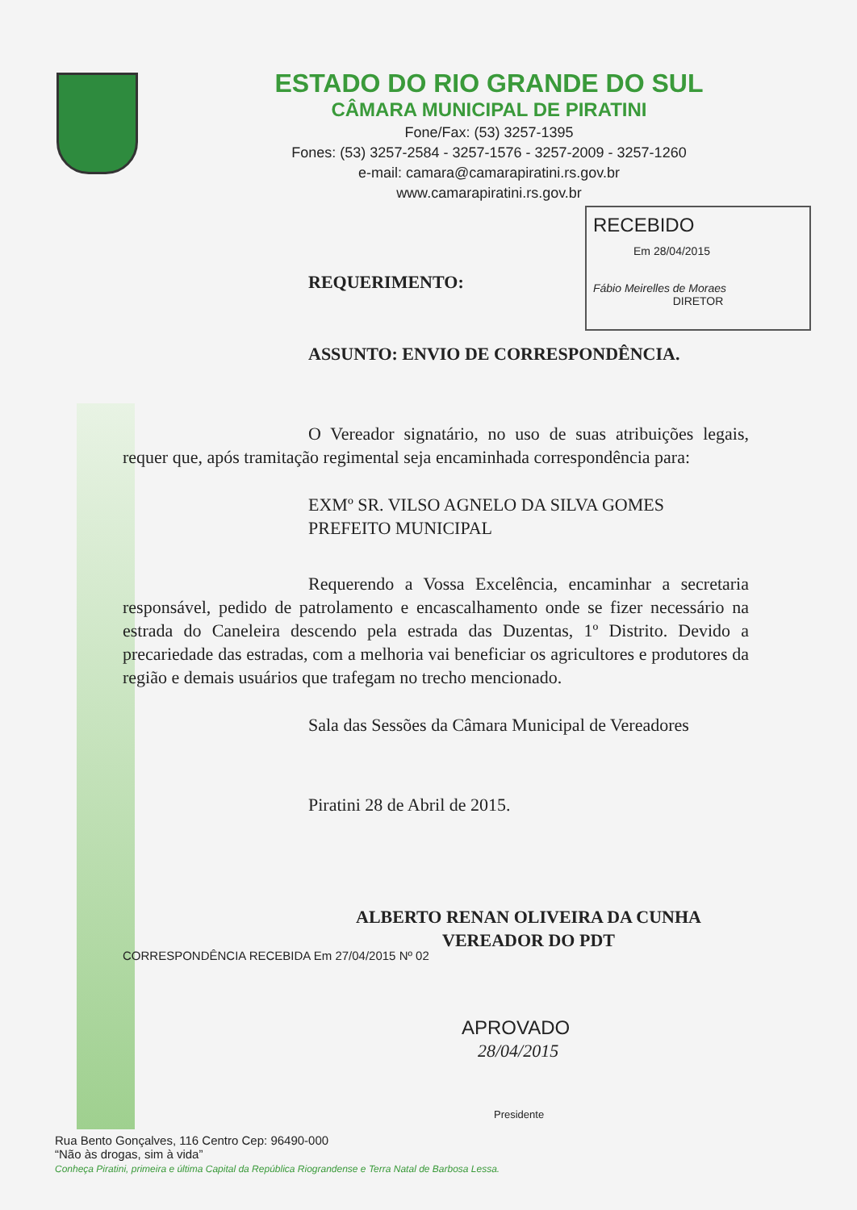ESTADO DO RIO GRANDE DO SUL
CÂMARA MUNICIPAL DE PIRATINI
Fone/Fax: (53) 3257-1395
Fones: (53) 3257-2584 - 3257-1576 - 3257-2009 - 3257-1260
e-mail: camara@camarapiratini.rs.gov.br
www.camarapiratini.rs.gov.br
RECEBIDO
Em 28/04/2015
Fábio Meirelles de Moraes
DIRETOR
REQUERIMENTO:
ASSUNTO: ENVIO DE CORRESPONDÊNCIA.
O Vereador signatário, no uso de suas atribuições legais, requer que, após tramitação regimental seja encaminhada correspondência para:
EXMº SR. VILSO AGNELO DA SILVA GOMES
PREFEITO MUNICIPAL
Requerendo a Vossa Excelência, encaminhar a secretaria responsável, pedido de patrolamento e encascalhamento onde se fizer necessário na estrada do Caneleira descendo pela estrada das Duzentas, 1º Distrito. Devido a precariedade das estradas, com a melhoria vai beneficiar os agricultores e produtores da região e demais usuários que trafegam no trecho mencionado.
Sala das Sessões da Câmara Municipal de Vereadores
Piratini 28 de Abril de 2015.
ALBERTO RENAN OLIVEIRA DA CUNHA
VEREADOR DO PDT
CORRESPONDÊNCIA RECEBIDA Em 27/04/2015 Nº 02
APROVADO
28/04/2015
Presidente
Rua Bento Gonçalves, 116 Centro Cep: 96490-000
“Não às drogas, sim à vida”
Conheça Piratini, primeira e última Capital da República Riograndense e Terra Natal de Barbosa Lessa.